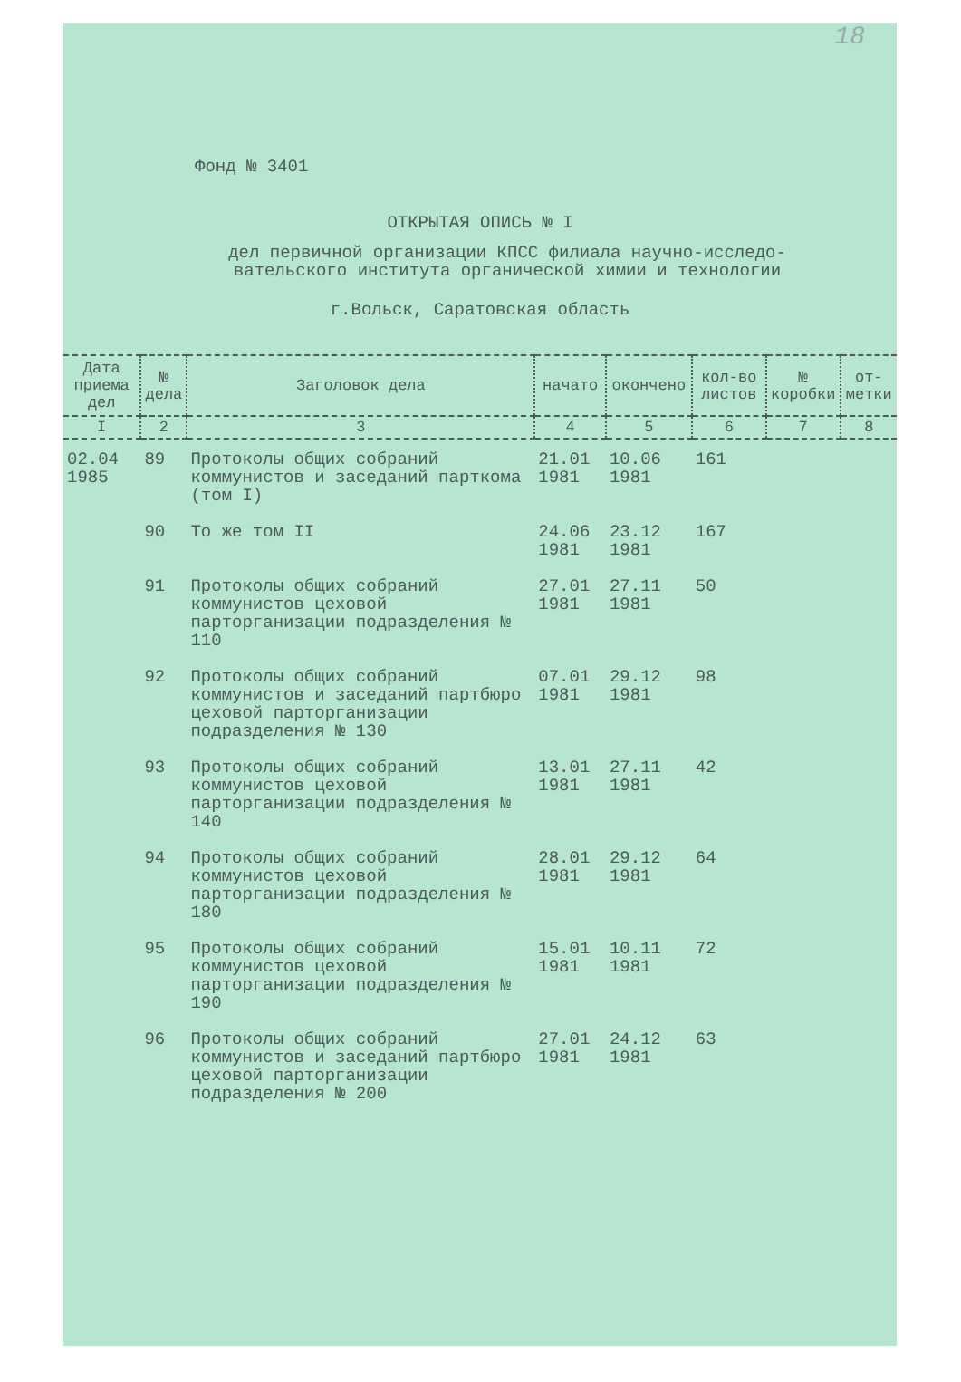18
Фонд № 3401
ОТКРЫТАЯ ОПИСЬ № I
дел первичной организации КПСС филиала научно-исследо-
вательского института органической химии и технологии
г.Вольск, Саратовская область
| Дата приема дел | № дела | Заголовок дела | начато | окончено | кол-во листов | № коробки | от-метки |
| --- | --- | --- | --- | --- | --- | --- | --- |
| I | 2 | 3 | 4 | 5 | 6 | 7 | 8 |
| 02.04 1985 | 89 | Протоколы общих собраний коммунистов и заседаний парткома (том I) | 21.01 1981 | 10.06 1981 | 161 | | |
| | 90 | То же том II | 24.06 1981 | 23.12 1981 | 167 | | |
| | 91 | Протоколы общих собраний коммунистов цеховой парторганизации подразделения № 110 | 27.01 1981 | 27.11 1981 | 50 | | |
| | 92 | Протоколы общих собраний коммунистов и заседаний партбюро цеховой парторганизации подразделения № 130 | 07.01 1981 | 29.12 1981 | 98 | | |
| | 93 | Протоколы общих собраний коммунистов цеховой парторганизации подразделения № 140 | 13.01 1981 | 27.11 1981 | 42 | | |
| | 94 | Протоколы общих собраний коммунистов цеховой парторганизации подразделения № 180 | 28.01 1981 | 29.12 1981 | 64 | | |
| | 95 | Протоколы общих собраний коммунистов цеховой парторганизации подразделения № 190 | 15.01 1981 | 10.11 1981 | 72 | | |
| | 96 | Протоколы общих собраний коммунистов и заседаний партбюро цеховой парторганизации подразделения № 200 | 27.01 1981 | 24.12 1981 | 63 | | |